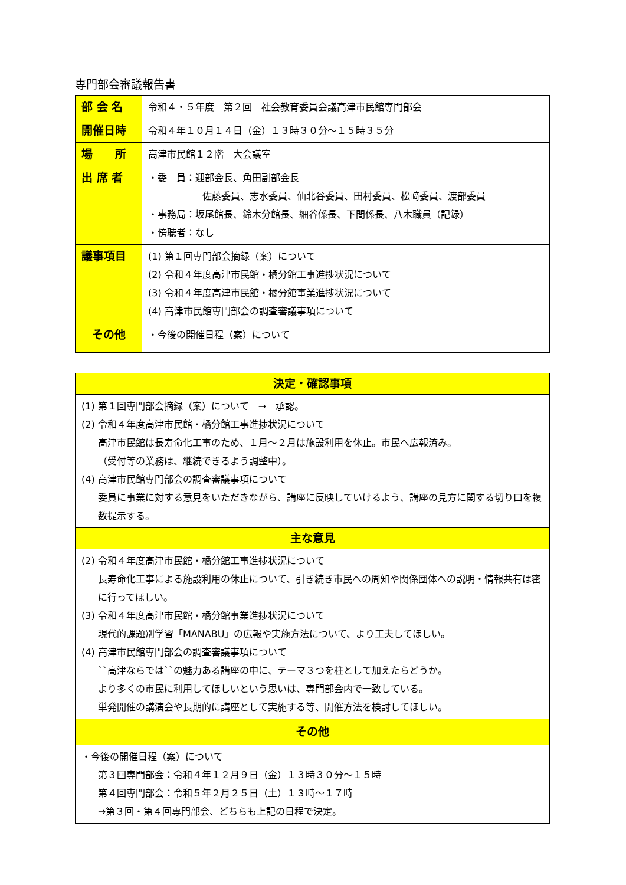専門部会審議報告書
| 部 会 名 | 令和４・５年度 第２回 社会教育委員会議高津市民館専門部会 |
| 開催日時 | 令和４年１０月１４日（金）１３時３０分～１５時３５分 |
| 場 所 | 高津市民館１２階 大会議室 |
| 出 席 者 | ・委 員：迎部会長、角田副部会長 佐藤委員、志水委員、仙北谷委員、田村委員、松﨑委員、渡部委員 ・事務局：坂尾館長、鈴木分館長、細谷係長、下間係長、八木職員（記録） ・傍聴者：なし |
| 議事項目 | (1) 第１回専門部会摘録（案）について (2) 令和４年度高津市民館・橘分館工事進捗状況について (3) 令和４年度高津市民館・橘分館事業進捗状況について (4) 高津市民館専門部会の調査審議事項について |
| その他 | ・今後の開催日程（案）について |
| 決定・確認事項 |
| --- |
| (1) 第１回専門部会摘録（案）について → 承認。 (2) 令和４年度高津市民館・橘分館工事進捗状況について 高津市民館は長寿命化工事のため、１月～２月は施設利用を休止。市民へ広報済み。 （受付等の業務は、継続できるよう調整中）。 (4) 高津市民館専門部会の調査審議事項について 委員に事業に対する意見をいただきながら、講座に反映していけるよう、講座の見方に関する切り口を複数提示する。 |
| 主な意見 |
| (2) 令和４年度高津市民館・橘分館工事進捗状況について 長寿命化工事による施設利用の休止について、引き続き市民への周知や関係団体への説明・情報共有は密に行ってほしい。 (3) 令和４年度高津市民館・橘分館事業進捗状況について 現代的課題別学習「MANABU」の広報や実施方法について、より工夫してほしい。 (4) 高津市民館専門部会の調査審議事項について ``高津ならでは``の魅力ある講座の中に、テーマ３つを柱として加えたらどうか。 より多くの市民に利用してほしいという思いは、専門部会内で一致している。 単発開催の講演会や長期的に講座として実施する等、開催方法を検討してほしい。 |
| その他 |
| ・今後の開催日程（案）について 第３回専門部会：令和４年１２月９日（金）１３時３０分～１５時 第４回専門部会：令和５年２月２５日（土）１３時～１７時 →第３回・第４回専門部会、どちらも上記の日程で決定。 |